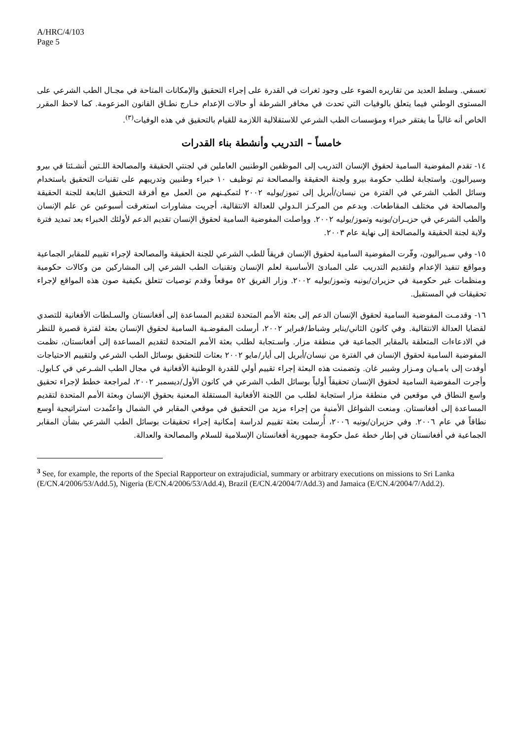A/HRC/4/103
Page 5
تعسفي. وسلط العديد من تقاريره الضوء على وجود ثغرات في القدرة على إجراء التحقيق والإمكانات المتاحة في مجـال الطب الشرعي على المستوى الوطني فيما يتعلق بالوفيات التي تحدث في مخافر الشرطة أو حالات الإعدام خـارج نطـاق القانون المزعومة. كما لاحظ المقرر الخاص أنه غالباً ما يفتقر خبراء ومؤسسات الطب الشرعي للاستقلالية اللازمة للقيام بالتحقيق في هذه الوفيات<sup>(٣)</sup>.
خامساً – التدريب وأنشطة بناء القدرات
١٤- تقدم المفوضية السامية لحقوق الإنسان التدريب إلى الموظفين الوطنيين العاملين في لجنتي الحقيقة والمصالحة اللـتين أنشـئتا في بيرو وسيراليون. واستجابة لطلب حكومة بيرو ولجنة الحقيقة والمصالحة تم توظيف ١٠ خبراء وطنيين وتدريبهم على تقنيات التحقيق باستخدام وسائل الطب الشرعي في الفترة من نيسان/أبريل إلى تموز/يوليه ٢٠٠٢ لتمكيـنهم من العمل مع أفرقة التحقيق التابعة للجنة الحقيقة والمصالحة في مختلف المقاطعات. وبدعم من المركـز الـدولي للعدالة الانتقالية، أجريت مشاورات استغرقت أسبوعين عن علم الإنسان والطب الشرعي في حزيـران/يونيه وتموز/يوليه ٢٠٠٢. وواصلت المفوضية السامية لحقوق الإنسان تقديم الدعم لأولئك الخبراء بعد تمديد فترة ولاية لجنة الحقيقة والمصالحة إلى نهاية عام ٢٠٠٣.
١٥- وفي سـيراليون، وفّرت المفوضية السامية لحقوق الإنسان فريقاً للطب الشرعي للجنة الحقيقة والمصالحة لإجراء تقييم للمقابر الجماعية ومواقع تنفيذ الإعدام ولتقديم التدريب على المبادئ الأساسية لعلم الإنسان وتقنيات الطب الشرعي إلى المشاركين من وكالات حكومية ومنظمات غير حكومية في حزيران/يونيه وتموز/يوليه ٢٠٠٢. وزار الفريق ٥٢ موقعاً وقدم توصيات تتعلق بكيفية صون هذه المواقع لإجراء تحقيقات في المستقبل.
١٦- وقدمـت المفوضية السامية لحقوق الإنسان الدعم إلى بعثة الأمم المتحدة لتقديم المساعدة إلى أفغانستان والسـلطات الأفغانية للتصدي لقضايا العدالة الانتقالية. وفي كانون الثاني/يناير وشباط/فبراير ٢٠٠٢، أرسلت المفوضـية السامية لحقوق الإنسان بعثة لفترة قصيرة للنظر في الادعاءات المتعلقة بالمقابر الجماعية في منطقة مزار. واسـتجابة لطلب بعثة الأمم المتحدة لتقديم المساعدة إلى أفغانستان، نظمت المفوضية السامية لحقوق الإنسان في الفترة من نيسان/أبريل إلى أيار/مايو ٢٠٠٢ بعثات للتحقيق بوسائل الطب الشرعي ولتقييم الاحتياجات أوفدت إلى بامـيان ومـزار وشيبر غان. وتضمنت هذه البعثة إجراء تقييم أولي للقدرة الوطنية الأفغانية في مجال الطب الشـرعي في كـابول. وأجرت المفوضية السامية لحقوق الإنسان تحقيقاً أولياً بوسائل الطب الشرعي في كانون الأول/ديسمبر ٢٠٠٢، لمراجعة خطط لإجراء تحقيق واسع النطاق في موقعين في منطقة مزار استجابة لطلب من اللجنة الأفغانية المستقلة المعنية بحقوق الإنسان وبعثة الأمم المتحدة لتقديم المساعدة إلى أفغانستان. ومنعت الشواغل الأمنية من إجراء مزيد من التحقيق في موقعي المقابر في الشمال واعتُمدت استراتيجية أوسع نطاقاً في عام ٢٠٠٦. وفي حزيران/يونيه ٢٠٠٦، أُرسلت بعثة تقييم لدراسة إمكانية إجراء تحقيقات بوسائل الطب الشرعي بشأن المقابر الجماعية في أفغانستان في إطار خطة عمل حكومة جمهورية أفغانستان الإسلامية للسلام والمصالحة والعدالة.
<sup>3</sup> See, for example, the reports of the Special Rapporteur on extrajudicial, summary or arbitrary executions on missions to Sri Lanka (E/CN.4/2006/53/Add.5), Nigeria (E/CN.4/2006/53/Add.4), Brazil (E/CN.4/2004/7/Add.3) and Jamaica (E/CN.4/2004/7/Add.2).